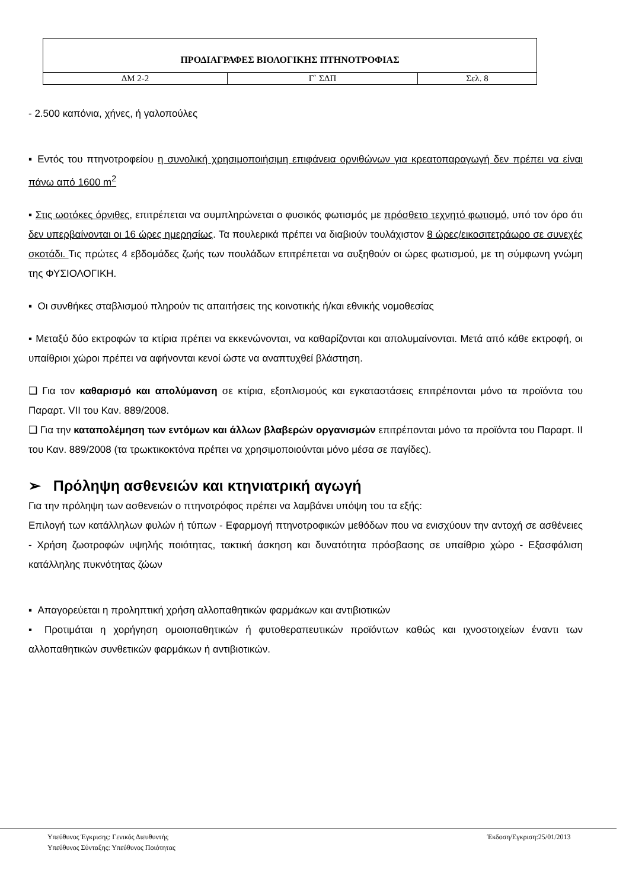| ΠΡΟΔΙΑΓΡΑΦΕΣ ΒΙΟΛΟΓΙΚΗΣ ΠΤΗΝΟΤΡΟΦΙΑΣ | | |
| ΔΜ 2-2 | Γ` ΣΔΠ | Σελ. 8 |
- 2.500 καπόνια, χήνες, ή γαλοπούλες
▪ Εντός του πτηνοτροφείου η συνολική χρησιμοποιήσιμη επιφάνεια ορνιθώνων για κρεατοπαραγωγή δεν πρέπει να είναι πάνω από 1600 m<sup>2</sup>
▪ Στις ωοτόκες όρνιθες, επιτρέπεται να συμπληρώνεται ο φυσικός φωτισμός με πρόσθετο τεχνητό φωτισμό, υπό τον όρο ότι δεν υπερβαίνονται οι 16 ώρες ημερησίως. Τα πουλερικά πρέπει να διαβιούν τουλάχιστον 8 ώρες/εικοσιτετράωρο σε συνεχές σκοτάδι. Τις πρώτες 4 εβδομάδες ζωής των πουλάδων επιτρέπεται να αυξηθούν οι ώρες φωτισμού, με τη σύμφωνη γνώμη της ΦΥΣΙΟΛΟΓΙΚΗ.
▪ Οι συνθήκες σταβλισμού πληρούν τις απαιτήσεις της κοινοτικής ή/και εθνικής νομοθεσίας
▪ Μεταξύ δύο εκτροφών τα κτίρια πρέπει να εκκενώνονται, να καθαρίζονται και απολυμαίνονται. Μετά από κάθε εκτροφή, οι υπαίθριοι χώροι πρέπει να αφήνονται κενοί ώστε να αναπτυχθεί βλάστηση.
❑ Για τον καθαρισμό και απολύμανση σε κτίρια, εξοπλισμούς και εγκαταστάσεις επιτρέπονται μόνο τα προϊόντα του Παραρτ. VII του Καν. 889/2008.
❑ Για την καταπολέμηση των εντόμων και άλλων βλαβερών οργανισμών επιτρέπονται μόνο τα προϊόντα του Παραρτ. II του Καν. 889/2008 (τα τρωκτικοκτόνα πρέπει να χρησιμοποιούνται μόνο μέσα σε παγίδες).
➢ Πρόληψη ασθενειών και κτηνιατρική αγωγή
Για την πρόληψη των ασθενειών ο πτηνοτρόφος πρέπει να λαμβάνει υπόψη του τα εξής:
Επιλογή των κατάλληλων φυλών ή τύπων - Εφαρμογή πτηνοτροφικών μεθόδων που να ενισχύουν την αντοχή σε ασθένειες - Χρήση ζωοτροφών υψηλής ποιότητας, τακτική άσκηση και δυνατότητα πρόσβασης σε υπαίθριο χώρο - Εξασφάλιση κατάλληλης πυκνότητας ζώων
▪ Απαγορεύεται η προληπτική χρήση αλλοπαθητικών φαρμάκων και αντιβιοτικών
▪ Προτιμάται η χορήγηση ομοιοπαθητικών ή φυτοθεραπευτικών προϊόντων καθώς και ιχνοστοιχείων έναντι των αλλοπαθητικών συνθετικών φαρμάκων ή αντιβιοτικών.
Υπεύθυνος Έγκρισης: Γενικός Διευθυντής Έκδοση/Εγκριση:25/01/2013
Υπεύθυνος Σύνταξης: Υπεύθυνος Ποιότητας